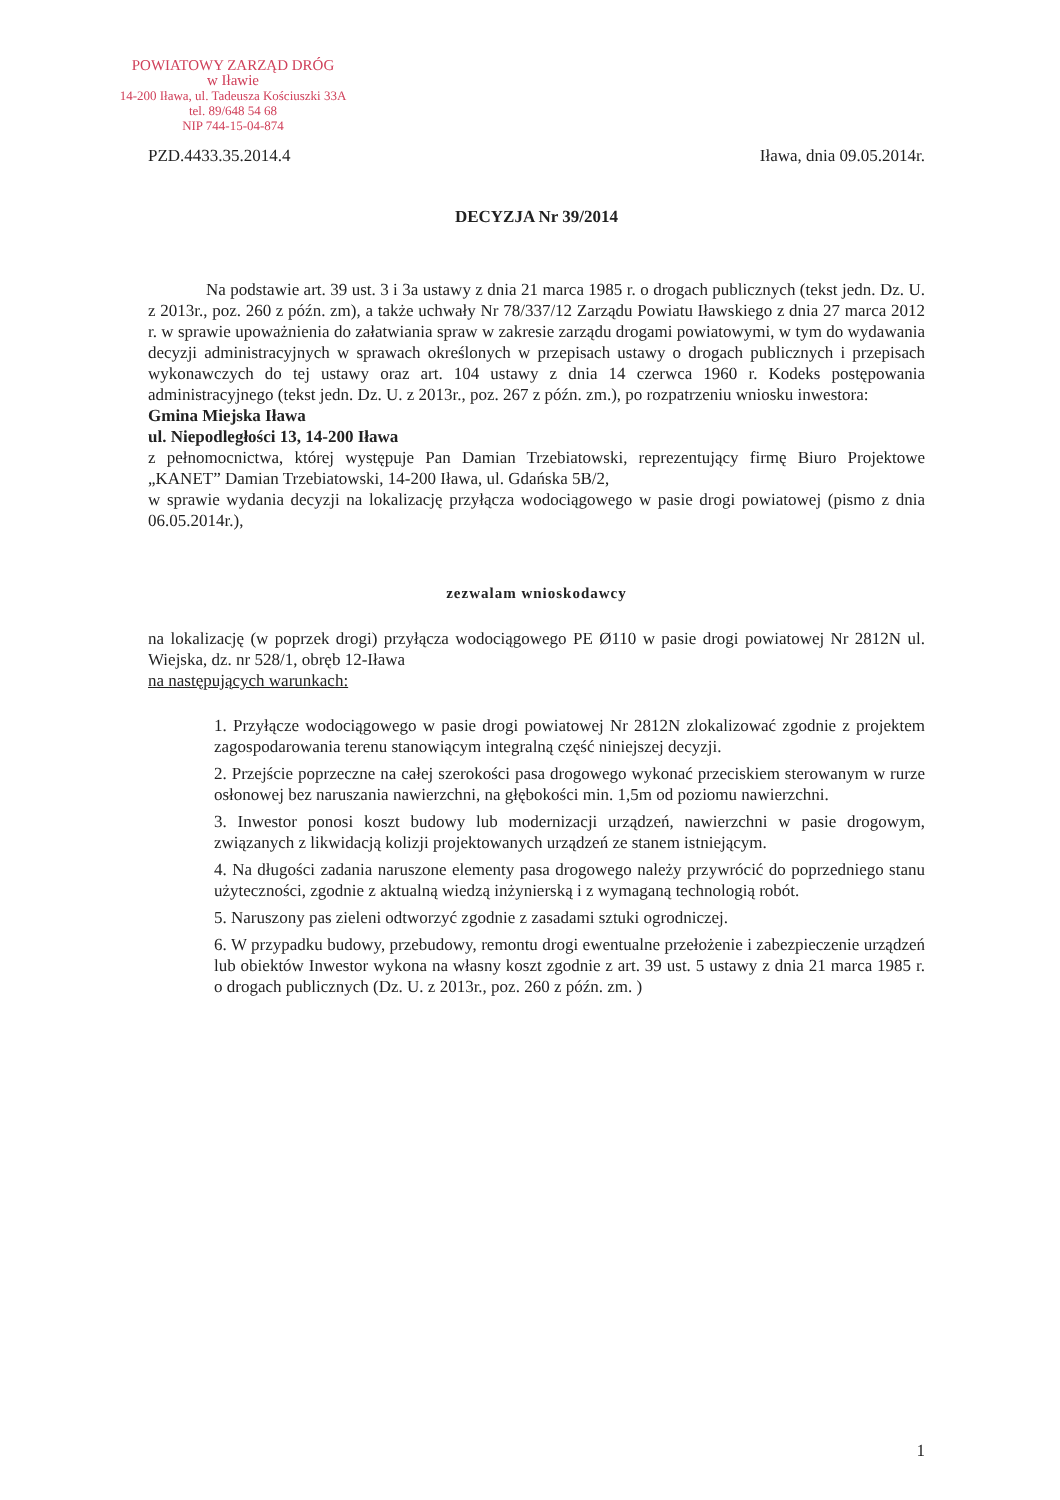POWIATOWY ZARZĄD DRÓG
w Iławie
14-200 Iława, ul. Tadeusza Kościuszki 33A
tel. 89/648 54 68
NIP 744-15-04-874
PZD.4433.35.2014.4 Iława, dnia 09.05.2014r.
DECYZJA Nr 39/2014
Na podstawie art. 39 ust. 3 i 3a ustawy z dnia 21 marca 1985 r. o drogach publicznych (tekst jedn. Dz. U. z 2013r., poz. 260 z późn. zm), a także uchwały Nr 78/337/12 Zarządu Powiatu Iławskiego z dnia 27 marca 2012 r. w sprawie upoważnienia do załatwiania spraw w zakresie zarządu drogami powiatowymi, w tym do wydawania decyzji administracyjnych w sprawach określonych w przepisach ustawy o drogach publicznych i przepisach wykonawczych do tej ustawy oraz art. 104 ustawy z dnia 14 czerwca 1960 r. Kodeks postępowania administracyjnego (tekst jedn. Dz. U. z 2013r., poz. 267 z późn. zm.), po rozpatrzeniu wniosku inwestora:
Gmina Miejska Iława
ul. Niepodległości 13, 14-200 Iława
z pełnomocnictwa, której występuje Pan Damian Trzebiatowski, reprezentujący firmę Biuro Projektowe „KANET” Damian Trzebiatowski, 14-200 Iława, ul. Gdańska 5B/2,
w sprawie wydania decyzji na lokalizację przyłącza wodociągowego w pasie drogi powiatowej (pismo z dnia 06.05.2014r.),
zezwalam wnioskodawcy
na lokalizację (w poprzek drogi) przyłącza wodociągowego PE Ø110 w pasie drogi powiatowej Nr 2812N ul. Wiejska, dz. nr 528/1, obręb 12-Iława
na następujących warunkach:
1. Przyłącze wodociągowego w pasie drogi powiatowej Nr 2812N zlokalizować zgodnie z projektem zagospodarowania terenu stanowiącym integralną część niniejszej decyzji.
2. Przejście poprzeczne na całej szerokości pasa drogowego wykonać przeciskiem sterowanym w rurze osłonowej bez naruszania nawierzchni, na głębokości min. 1,5m od poziomu nawierzchni.
3. Inwestor ponosi koszt budowy lub modernizacji urządzeń, nawierzchni w pasie drogowym, związanych z likwidacją kolizji projektowanych urządzeń ze stanem istniejącym.
4. Na długości zadania naruszone elementy pasa drogowego należy przywrócić do poprzedniego stanu użyteczności, zgodnie z aktualną wiedzą inżynierską i z wymaganą technologią robót.
5. Naruszony pas zieleni odtworzyć zgodnie z zasadami sztuki ogrodniczej.
6. W przypadku budowy, przebudowy, remontu drogi ewentualne przełożenie i zabezpieczenie urządzeń lub obiektów Inwestor wykona na własny koszt zgodnie z art. 39 ust. 5 ustawy z dnia 21 marca 1985 r. o drogach publicznych (Dz. U. z 2013r., poz. 260 z późn. zm. )
1